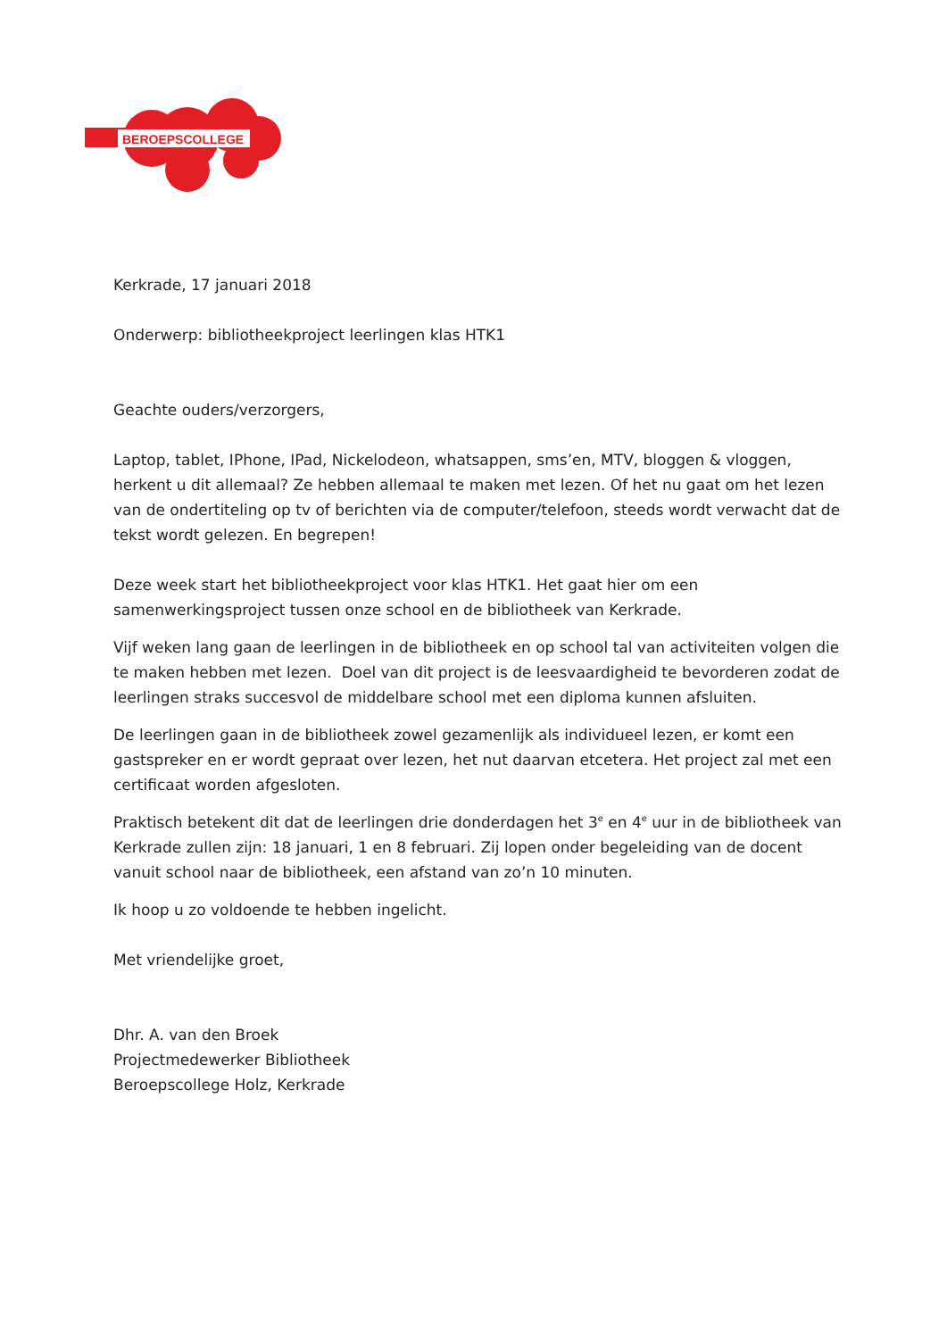BEROEPSCOLLEGE
Kerkrade, 17 januari 2018
Onderwerp: bibliotheekproject leerlingen klas HTK1
Geachte ouders/verzorgers,
Laptop, tablet, IPhone, IPad, Nickelodeon, whatsappen, sms’en, MTV, bloggen & vloggen, herkent u dit allemaal? Ze hebben allemaal te maken met lezen. Of het nu gaat om het lezen van de ondertiteling op tv of berichten via de computer/telefoon, steeds wordt verwacht dat de tekst wordt gelezen. En begrepen!
Deze week start het bibliotheekproject voor klas HTK1. Het gaat hier om een samenwerkingsproject tussen onze school en de bibliotheek van Kerkrade.
Vijf weken lang gaan de leerlingen in de bibliotheek en op school tal van activiteiten volgen die te maken hebben met lezen. Doel van dit project is de leesvaardigheid te bevorderen zodat de leerlingen straks succesvol de middelbare school met een diploma kunnen afsluiten.
De leerlingen gaan in de bibliotheek zowel gezamenlijk als individueel lezen, er komt een gastspreker en er wordt gepraat over lezen, het nut daarvan etcetera. Het project zal met een certificaat worden afgesloten.
Praktisch betekent dit dat de leerlingen drie donderdagen het 3<sup>e</sup> en 4<sup>e</sup> uur in de bibliotheek van Kerkrade zullen zijn: 18 januari, 1 en 8 februari. Zij lopen onder begeleiding van de docent vanuit school naar de bibliotheek, een afstand van zo’n 10 minuten.
Ik hoop u zo voldoende te hebben ingelicht.
Met vriendelijke groet,
Dhr. A. van den Broek
Projectmedewerker Bibliotheek
Beroepscollege Holz, Kerkrade